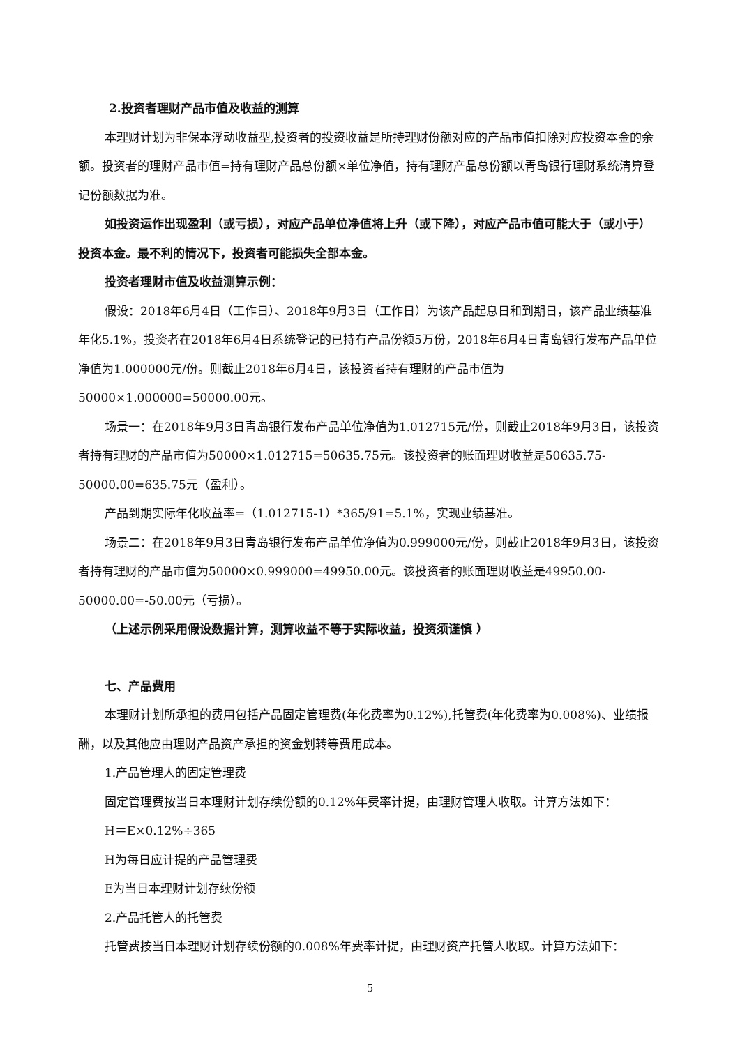2.投资者理财产品市值及收益的测算
本理财计划为非保本浮动收益型,投资者的投资收益是所持理财份额对应的产品市值扣除对应投资本金的余额。投资者的理财产品市值=持有理财产品总份额×单位净值，持有理财产品总份额以青岛银行理财系统清算登记份额数据为准。
如投资运作出现盈利（或亏损），对应产品单位净值将上升（或下降），对应产品市值可能大于（或小于）投资本金。最不利的情况下，投资者可能损失全部本金。
投资者理财市值及收益测算示例：
假设：2018年6月4日（工作日）、2018年9月3日（工作日）为该产品起息日和到期日，该产品业绩基准年化5.1%，投资者在2018年6月4日系统登记的已持有产品份额5万份，2018年6月4日青岛银行发布产品单位净值为1.000000元/份。则截止2018年6月4日，该投资者持有理财的产品市值为50000×1.000000=50000.00元。
场景一：在2018年9月3日青岛银行发布产品单位净值为1.012715元/份，则截止2018年9月3日，该投资者持有理财的产品市值为50000×1.012715=50635.75元。该投资者的账面理财收益是50635.75-50000.00=635.75元（盈利）。
产品到期实际年化收益率=（1.012715-1）*365/91=5.1%，实现业绩基准。
场景二：在2018年9月3日青岛银行发布产品单位净值为0.999000元/份，则截止2018年9月3日，该投资者持有理财的产品市值为50000×0.999000=49950.00元。该投资者的账面理财收益是49950.00-50000.00=-50.00元（亏损）。
（上述示例采用假设数据计算，测算收益不等于实际收益，投资须谨慎 ）
七、产品费用
本理财计划所承担的费用包括产品固定管理费(年化费率为0.12%),托管费(年化费率为0.008%)、业绩报酬，以及其他应由理财产品资产承担的资金划转等费用成本。
1.产品管理人的固定管理费
固定管理费按当日本理财计划存续份额的0.12%年费率计提，由理财管理人收取。计算方法如下：
H＝E×0.12%÷365
H为每日应计提的产品管理费
E为当日本理财计划存续份额
2.产品托管人的托管费
托管费按当日本理财计划存续份额的0.008%年费率计提，由理财资产托管人收取。计算方法如下：
5